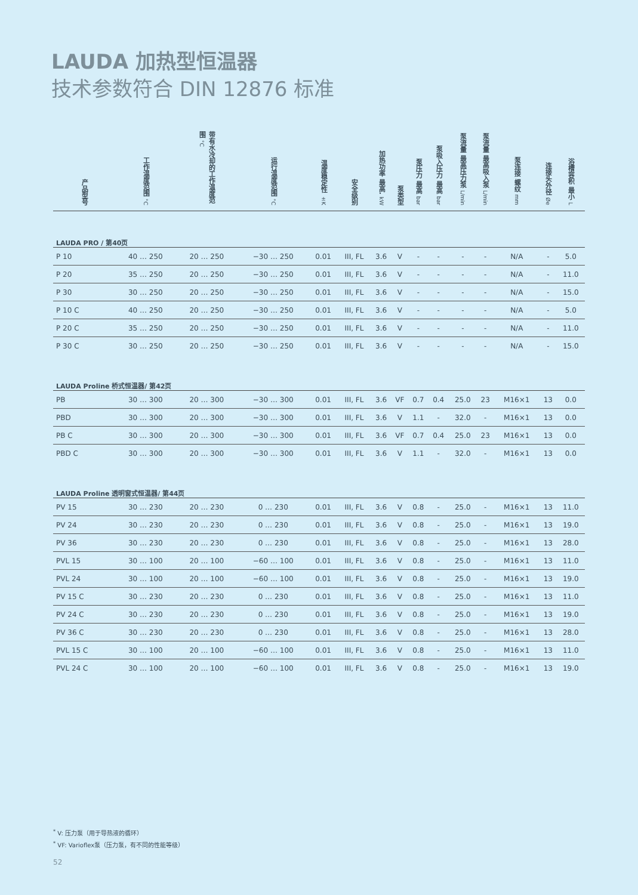LAUDA 加热型恒温器
技术参数符合 DIN 12876 标准
| 产品型号 | 工作温度范围 °C | 带有水冷却的工作温度范围 °C | 运行温度范围 °C | 温度稳定性 ±K | 安全级别 | 加热功率 最高. kW | 泵类型 | 泵压力 最高 bar | 泵吸入压力 最高 bar | 泵流量 最高压力泵 L/min | 泵流量 最高吸入泵 L/min | 泵连接 螺纹 mm | 连接头外径 Øe | 浴槽容积 最小 L |
| --- | --- | --- | --- | --- | --- | --- | --- | --- | --- | --- | --- | --- | --- | --- |
| LAUDA PRO / 第40页 | | | | | | | | | | | | | | |
| P 10 | 40 … 250 | 20 … 250 | −30 … 250 | 0.01 | III, FL | 3.6 | V | - | - | - | - | N/A | - | 5.0 |
| P 20 | 35 … 250 | 20 … 250 | −30 … 250 | 0.01 | III, FL | 3.6 | V | - | - | - | - | N/A | - | 11.0 |
| P 30 | 30 … 250 | 20 … 250 | −30 … 250 | 0.01 | III, FL | 3.6 | V | - | - | - | - | N/A | - | 15.0 |
| P 10 C | 40 … 250 | 20 … 250 | −30 … 250 | 0.01 | III, FL | 3.6 | V | - | - | - | - | N/A | - | 5.0 |
| P 20 C | 35 … 250 | 20 … 250 | −30 … 250 | 0.01 | III, FL | 3.6 | V | - | - | - | - | N/A | - | 11.0 |
| P 30 C | 30 … 250 | 20 … 250 | −30 … 250 | 0.01 | III, FL | 3.6 | V | - | - | - | - | N/A | - | 15.0 |
| LAUDA Proline 桥式恒温器/ 第42页 | | | | | | | | | | | | | | |
| PB | 30 … 300 | 20 … 300 | −30 … 300 | 0.01 | III, FL | 3.6 | VF | 0.7 | 0.4 | 25.0 | 23 | M16×1 | 13 | 0.0 |
| PBD | 30 … 300 | 20 … 300 | −30 … 300 | 0.01 | III, FL | 3.6 | V | 1.1 | - | 32.0 | - | M16×1 | 13 | 0.0 |
| PB C | 30 … 300 | 20 … 300 | −30 … 300 | 0.01 | III, FL | 3.6 | VF | 0.7 | 0.4 | 25.0 | 23 | M16×1 | 13 | 0.0 |
| PBD C | 30 … 300 | 20 … 300 | −30 … 300 | 0.01 | III, FL | 3.6 | V | 1.1 | - | 32.0 | - | M16×1 | 13 | 0.0 |
| LAUDA Proline 透明窗式恒温器/ 第44页 | | | | | | | | | | | | | | |
| PV 15 | 30 … 230 | 20 … 230 | 0 … 230 | 0.01 | III, FL | 3.6 | V | 0.8 | - | 25.0 | - | M16×1 | 13 | 11.0 |
| PV 24 | 30 … 230 | 20 … 230 | 0 … 230 | 0.01 | III, FL | 3.6 | V | 0.8 | - | 25.0 | - | M16×1 | 13 | 19.0 |
| PV 36 | 30 … 230 | 20 … 230 | 0 … 230 | 0.01 | III, FL | 3.6 | V | 0.8 | - | 25.0 | - | M16×1 | 13 | 28.0 |
| PVL 15 | 30 … 100 | 20 … 100 | −60 … 100 | 0.01 | III, FL | 3.6 | V | 0.8 | - | 25.0 | - | M16×1 | 13 | 11.0 |
| PVL 24 | 30 … 100 | 20 … 100 | −60 … 100 | 0.01 | III, FL | 3.6 | V | 0.8 | - | 25.0 | - | M16×1 | 13 | 19.0 |
| PV 15 C | 30 … 230 | 20 … 230 | 0 … 230 | 0.01 | III, FL | 3.6 | V | 0.8 | - | 25.0 | - | M16×1 | 13 | 11.0 |
| PV 24 C | 30 … 230 | 20 … 230 | 0 … 230 | 0.01 | III, FL | 3.6 | V | 0.8 | - | 25.0 | - | M16×1 | 13 | 19.0 |
| PV 36 C | 30 … 230 | 20 … 230 | 0 … 230 | 0.01 | III, FL | 3.6 | V | 0.8 | - | 25.0 | - | M16×1 | 13 | 28.0 |
| PVL 15 C | 30 … 100 | 20 … 100 | −60 … 100 | 0.01 | III, FL | 3.6 | V | 0.8 | - | 25.0 | - | M16×1 | 13 | 11.0 |
| PVL 24 C | 30 … 100 | 20 … 100 | −60 … 100 | 0.01 | III, FL | 3.6 | V | 0.8 | - | 25.0 | - | M16×1 | 13 | 19.0 |
<sup>*</sup> V: 压力泵（用于导热液的循环）
<sup>*</sup> VF: Varioflex泵（压力泵，有不同的性能等级）
52